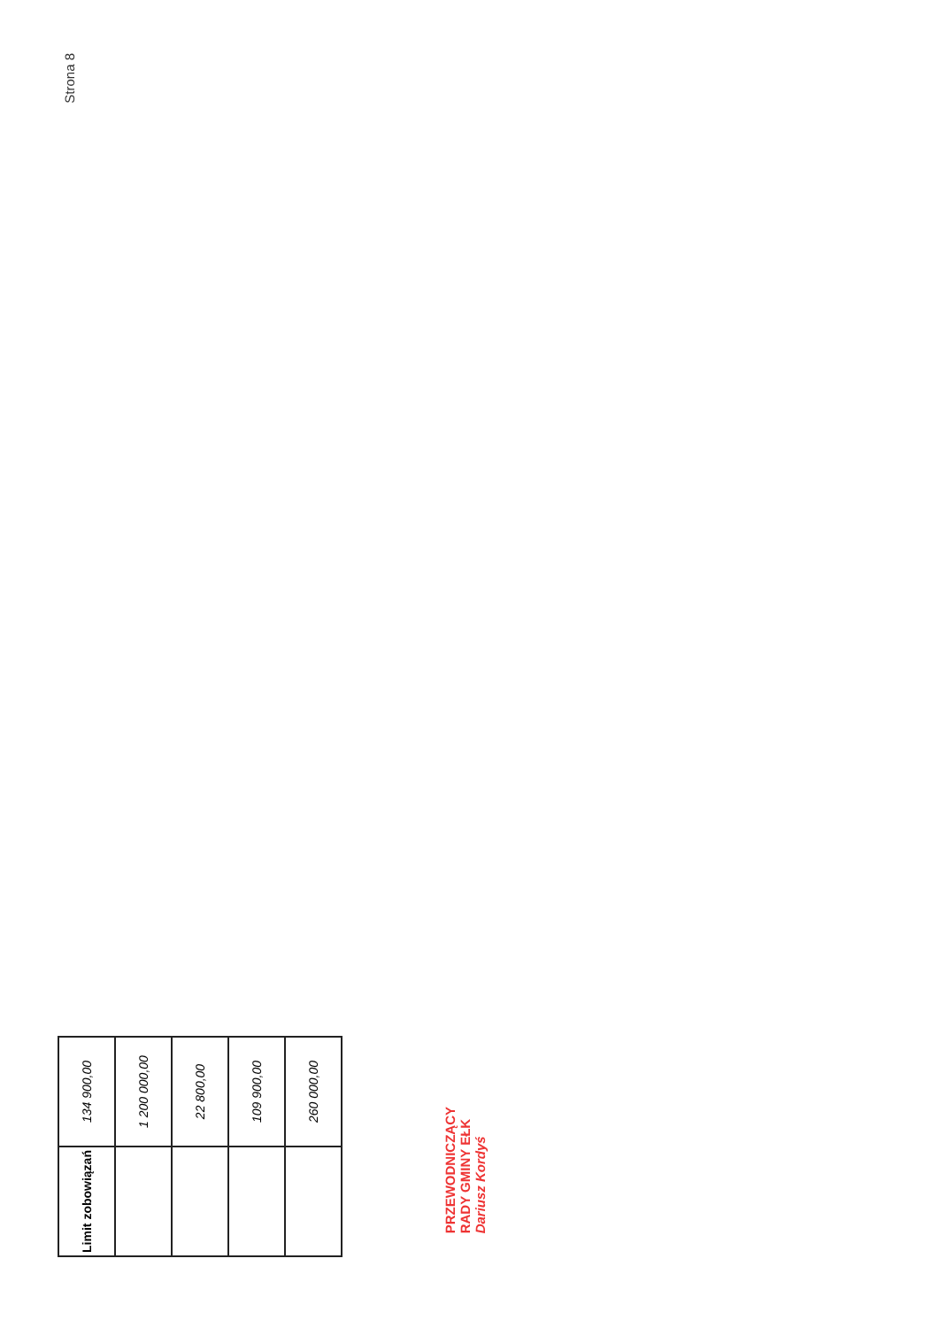Strona 8
| Limit zobowiązań | 134 900,00 |
| | 1 200 000,00 |
| | 22 800,00 |
| | 109 900,00 |
| | 260 000,00 |
PRZEWODNICZĄCY
RADY GMINY EŁK
Dariusz Kordyś